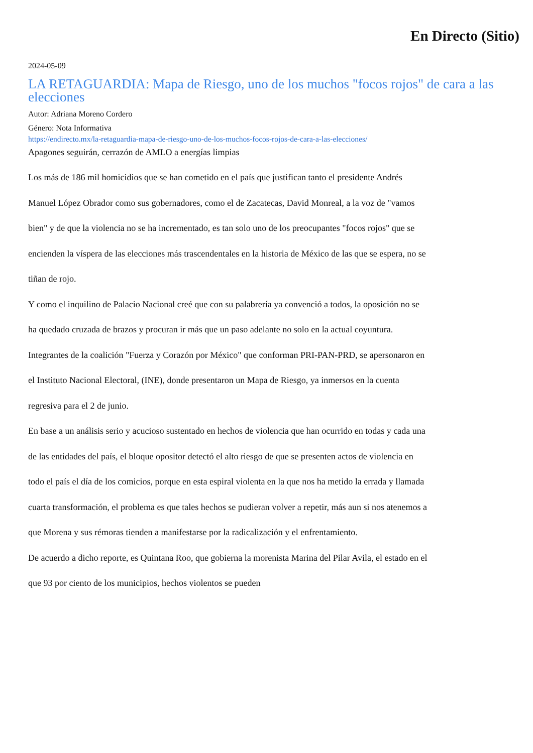En Directo (Sitio)
2024-05-09
LA RETAGUARDIA: Mapa de Riesgo, uno de los muchos "focos rojos" de cara a las elecciones
Autor: Adriana Moreno Cordero
Género: Nota Informativa
https://endirecto.mx/la-retaguardia-mapa-de-riesgo-uno-de-los-muchos-focos-rojos-de-cara-a-las-elecciones/
Apagones seguirán, cerrazón de AMLO a energías limpias
Los más de 186 mil homicidios que se han cometido en el país que justifican tanto el presidente Andrés Manuel López Obrador como sus gobernadores, como el de Zacatecas, David Monreal, a la voz de "vamos bien" y de que la violencia no se ha incrementado, es tan solo uno de los preocupantes "focos rojos" que se encienden la víspera de las elecciones más trascendentales en la historia de México de las que se espera, no se tiñan de rojo.
Y como el inquilino de Palacio Nacional creé que con su palabrería ya convenció a todos, la oposición no se ha quedado cruzada de brazos y procuran ir más que un paso adelante no solo en la actual coyuntura.
Integrantes de la coalición "Fuerza y Corazón por México" que conforman PRI-PAN-PRD, se apersonaron en el Instituto Nacional Electoral, (INE), donde presentaron un Mapa de Riesgo, ya inmersos en la cuenta regresiva para el 2 de junio.
En base a un análisis serio y acucioso sustentado en hechos de violencia que han ocurrido en todas y cada una de las entidades del país, el bloque opositor detectó el alto riesgo de que se presenten actos de violencia en todo el país el día de los comicios, porque en esta espiral violenta en la que nos ha metido la errada y llamada cuarta transformación, el problema es que tales hechos se pudieran volver a repetir, más aun si nos atenemos a que Morena y sus rémoras tienden a manifestarse por la radicalización y el enfrentamiento.
De acuerdo a dicho reporte, es Quintana Roo, que gobierna la morenista Marina del Pilar Avila, el estado en el que 93 por ciento de los municipios, hechos violentos se pueden